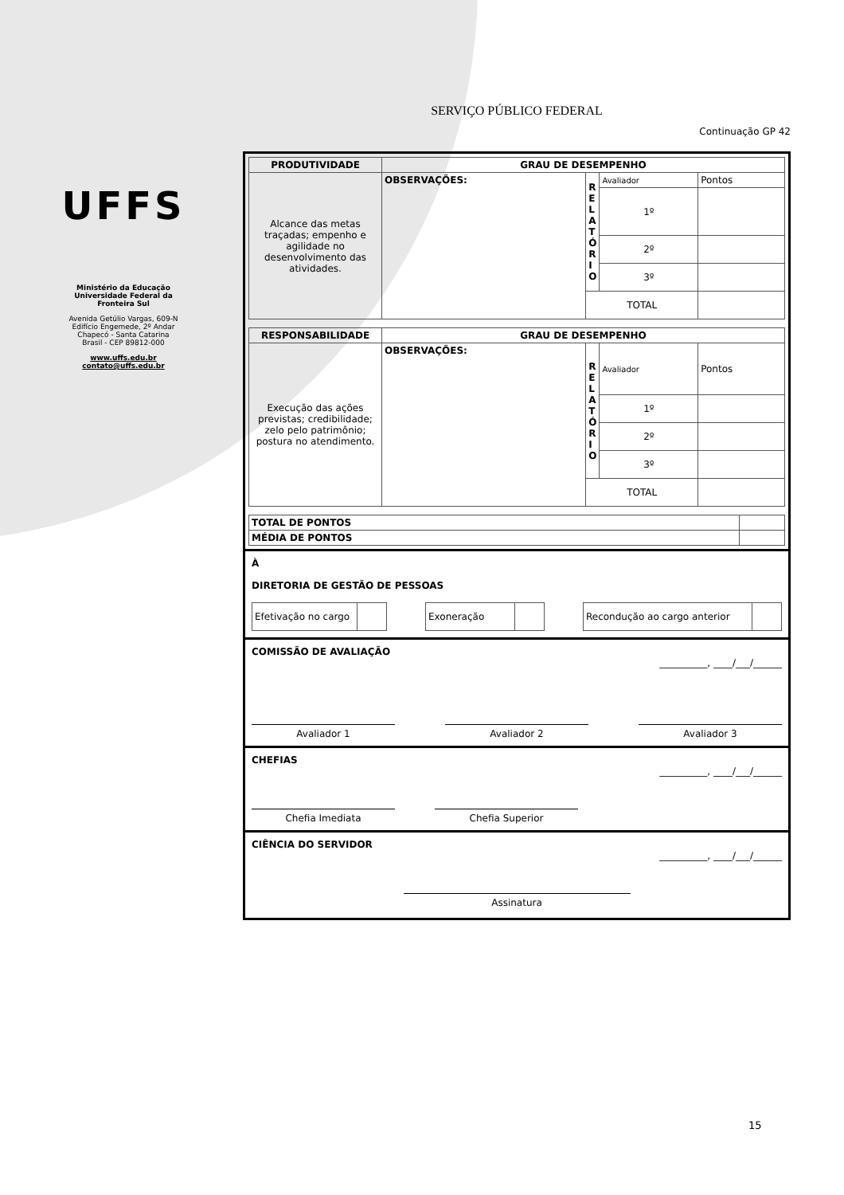UFFS
Ministério da Educação
Universidade Federal da
Fronteira Sul
Avenida Getúlio Vargas, 609-N
Edifício Engemede, 2º Andar
Chapecó - Santa Catarina
Brasil - CEP 89812-000
www.uffs.edu.br
contato@uffs.edu.br
SERVIÇO PÚBLICO FEDERAL
Continuação GP 42
| PRODUTIVIDADE | GRAU DE DESEMPENHO | | | |
| --- | --- | --- | --- | --- |
| Alcance das metas traçadas; empenho e agilidade no desenvolvimento das atividades. | OBSERVAÇÕES: | R E L A T Ó R I O | Avaliador | Pontos |
| | | | 1º | |
| | | | 2º | |
| | | | 3º | |
| | | TOTAL | | |
| RESPONSABILIDADE | GRAU DE DESEMPENHO | | | |
| --- | --- | --- | --- | --- |
| Execução das ações previstas; credibilidade; zelo pelo patrimônio; postura no atendimento. | OBSERVAÇÕES: | R E L A T Ó R I O | Avaliador | Pontos |
| | | | 1º | |
| | | | 2º | |
| | | | 3º | |
| | | TOTAL | | |
| TOTAL DE PONTOS | |
| MÉDIA DE PONTOS | |
À
DIRETORIA DE GESTÃO DE PESSOAS
| Efetivação no cargo | |
| Exoneração | |
| Recondução ao cargo anterior | |
COMISSÃO DE AVALIAÇÃO
__________, ____/___/______
Avaliador 1 Avaliador 2 Avaliador 3
CHEFIAS
__________, ____/___/______
Chefia Imediata Chefia Superior
CIÊNCIA DO SERVIDOR
__________, ____/___/______
Assinatura
15